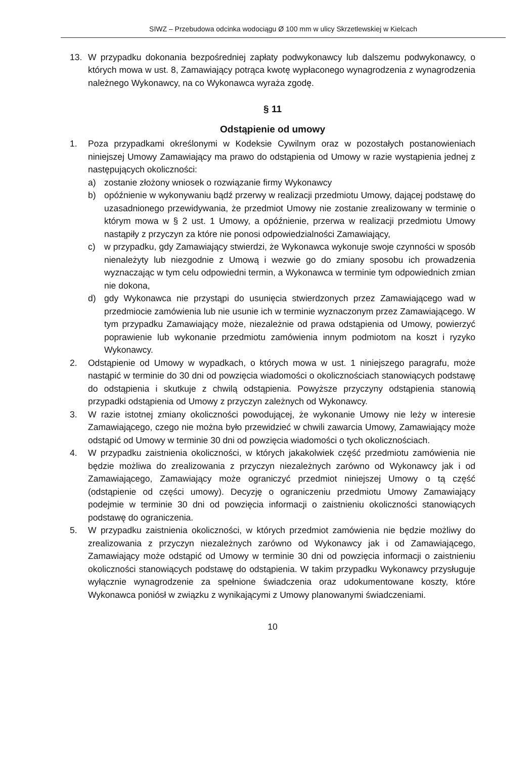SIWZ – Przebudowa odcinka wodociągu Ø 100 mm w ulicy Skrzetlewskiej w Kielcach
13. W przypadku dokonania bezpośredniej zapłaty podwykonawcy lub dalszemu podwykonawcy, o których mowa w ust. 8, Zamawiający potrąca kwotę wypłaconego wynagrodzenia z wynagrodzenia należnego Wykonawcy, na co Wykonawca wyraża zgodę.
§ 11
Odstąpienie od umowy
1. Poza przypadkami określonymi w Kodeksie Cywilnym oraz w pozostałych postanowieniach niniejszej Umowy Zamawiający ma prawo do odstąpienia od Umowy w razie wystąpienia jednej z następujących okoliczności:
a) zostanie złożony wniosek o rozwiązanie firmy Wykonawcy
b) opóźnienie w wykonywaniu bądź przerwy w realizacji przedmiotu Umowy, dającej podstawę do uzasadnionego przewidywania, że przedmiot Umowy nie zostanie zrealizowany w terminie o którym mowa w § 2 ust. 1 Umowy, a opóźnienie, przerwa w realizacji przedmiotu Umowy nastąpiły z przyczyn za które nie ponosi odpowiedzialności Zamawiający,
c) w przypadku, gdy Zamawiający stwierdzi, że Wykonawca wykonuje swoje czynności w sposób nienależyty lub niezgodnie z Umową i wezwie go do zmiany sposobu ich prowadzenia wyznaczając w tym celu odpowiedni termin, a Wykonawca w terminie tym odpowiednich zmian nie dokona,
d) gdy Wykonawca nie przystąpi do usunięcia stwierdzonych przez Zamawiającego wad w przedmiocie zamówienia lub nie usunie ich w terminie wyznaczonym przez Zamawiającego. W tym przypadku Zamawiający może, niezależnie od prawa odstąpienia od Umowy, powierzyć poprawienie lub wykonanie przedmiotu zamówienia innym podmiotom na koszt i ryzyko Wykonawcy.
2. Odstąpienie od Umowy w wypadkach, o których mowa w ust. 1 niniejszego paragrafu, może nastąpić w terminie do 30 dni od powzięcia wiadomości o okolicznościach stanowiących podstawę do odstąpienia i skutkuje z chwilą odstąpienia. Powyższe przyczyny odstąpienia stanowią przypadki odstąpienia od Umowy z przyczyn zależnych od Wykonawcy.
3. W razie istotnej zmiany okoliczności powodującej, że wykonanie Umowy nie leży w interesie Zamawiającego, czego nie można było przewidzieć w chwili zawarcia Umowy, Zamawiający może odstąpić od Umowy w terminie 30 dni od powzięcia wiadomości o tych okolicznościach.
4. W przypadku zaistnienia okoliczności, w których jakakolwiek część przedmiotu zamówienia nie będzie możliwa do zrealizowania z przyczyn niezależnych zarówno od Wykonawcy jak i od Zamawiającego, Zamawiający może ograniczyć przedmiot niniejszej Umowy o tą część (odstąpienie od części umowy). Decyzję o ograniczeniu przedmiotu Umowy Zamawiający podejmie w terminie 30 dni od powzięcia informacji o zaistnieniu okoliczności stanowiących podstawę do ograniczenia.
5. W przypadku zaistnienia okoliczności, w których przedmiot zamówienia nie będzie możliwy do zrealizowania z przyczyn niezależnych zarówno od Wykonawcy jak i od Zamawiającego, Zamawiający może odstąpić od Umowy w terminie 30 dni od powzięcia informacji o zaistnieniu okoliczności stanowiących podstawę do odstąpienia. W takim przypadku Wykonawcy przysługuje wyłącznie wynagrodzenie za spełnione świadczenia oraz udokumentowane koszty, które Wykonawca poniósł w związku z wynikającymi z Umowy planowanymi świadczeniami.
10